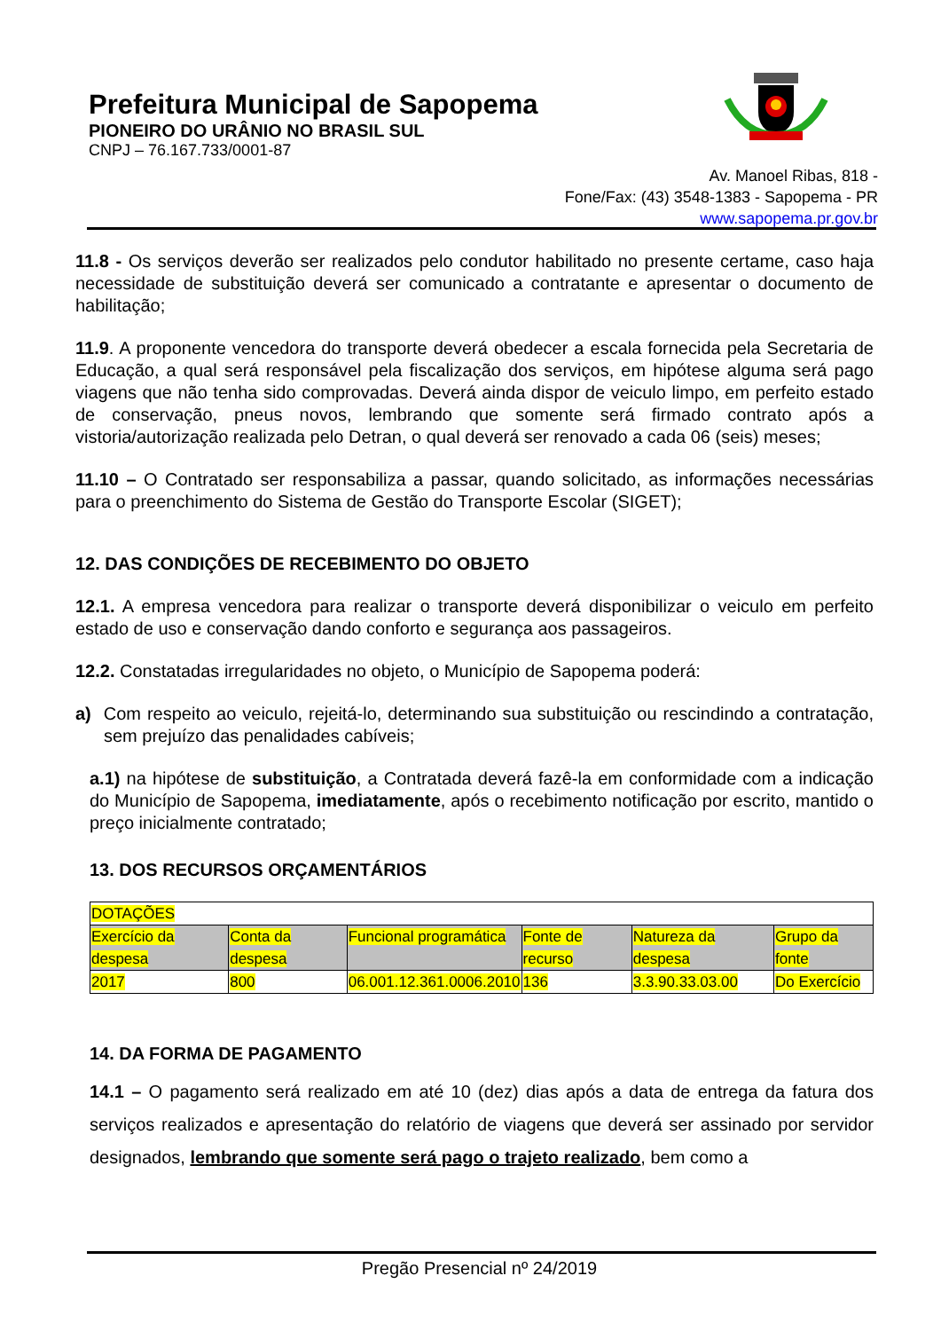Prefeitura Municipal de Sapopema
PIONEIRO DO URÂNIO NO BRASIL SUL
CNPJ – 76.167.733/0001-87
Av. Manoel Ribas, 818 -
Fone/Fax: (43) 3548-1383 - Sapopema - PR
www.sapopema.pr.gov.br
11.8 - Os serviços deverão ser realizados pelo condutor habilitado no presente certame, caso haja necessidade de substituição deverá ser comunicado a contratante e apresentar o documento de habilitação;
11.9. A proponente vencedora do transporte deverá obedecer a escala fornecida pela Secretaria de Educação, a qual será responsável pela fiscalização dos serviços, em hipótese alguma será pago viagens que não tenha sido comprovadas. Deverá ainda dispor de veiculo limpo, em perfeito estado de conservação, pneus novos, lembrando que somente será firmado contrato após a vistoria/autorização realizada pelo Detran, o qual deverá ser renovado a cada 06 (seis) meses;
11.10 – O Contratado ser responsabiliza a passar, quando solicitado, as informações necessárias para o preenchimento do Sistema de Gestão do Transporte Escolar (SIGET);
12. DAS CONDIÇÕES DE RECEBIMENTO DO OBJETO
12.1. A empresa vencedora para realizar o transporte deverá disponibilizar o veiculo em perfeito estado de uso e conservação dando conforto e segurança aos passageiros.
12.2. Constatadas irregularidades no objeto, o Município de Sapopema poderá:
a) Com respeito ao veiculo, rejeitá-lo, determinando sua substituição ou rescindindo a contratação, sem prejuízo das penalidades cabíveis;
a.1) na hipótese de substituição, a Contratada deverá fazê-la em conformidade com a indicação do Município de Sapopema, imediatamente, após o recebimento notificação por escrito, mantido o preço inicialmente contratado;
13. DOS RECURSOS ORÇAMENTÁRIOS
| DOTAÇÕES | | | | | |
| Exercício da despesa | Conta da despesa | Funcional programática | Fonte de recurso | Natureza da despesa | Grupo da fonte |
| 2017 | 800 | 06.001.12.361.0006.2010 | 136 | 3.3.90.33.03.00 | Do Exercício |
14. DA FORMA DE PAGAMENTO
14.1 – O pagamento será realizado em até 10 (dez) dias após a data de entrega da fatura dos serviços realizados e apresentação do relatório de viagens que deverá ser assinado por servidor designados, lembrando que somente será pago o trajeto realizado, bem como a
Pregão Presencial nº 24/2019